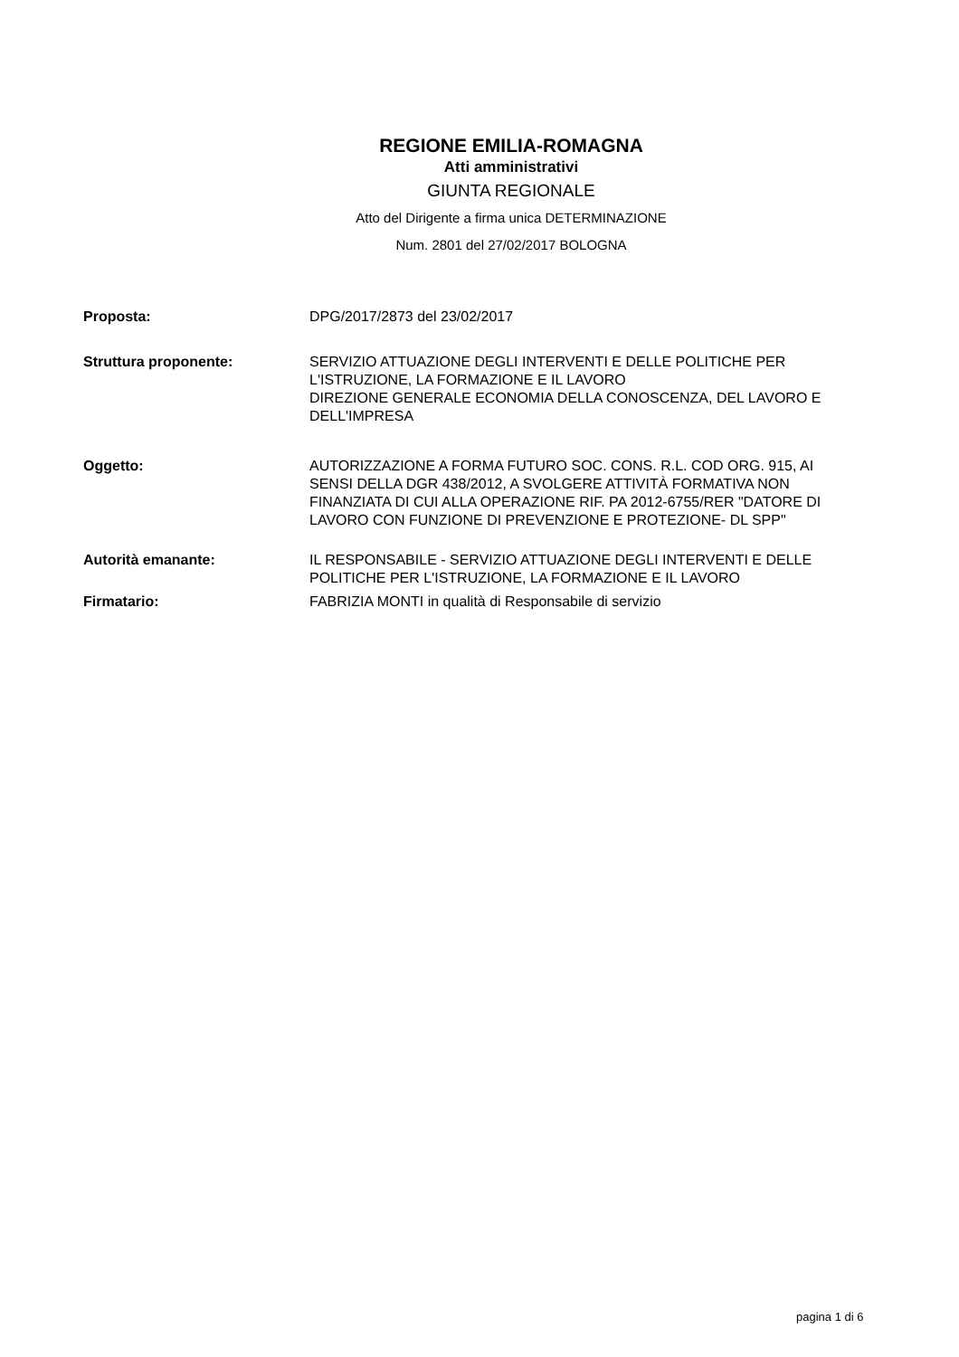REGIONE EMILIA-ROMAGNA
Atti amministrativi
GIUNTA REGIONALE
Atto del Dirigente a firma unica DETERMINAZIONE
Num. 2801 del 27/02/2017 BOLOGNA
| Proposta: | DPG/2017/2873 del 23/02/2017 |
| Struttura proponente: | SERVIZIO ATTUAZIONE DEGLI INTERVENTI E DELLE POLITICHE PER L'ISTRUZIONE, LA FORMAZIONE E IL LAVORO DIREZIONE GENERALE ECONOMIA DELLA CONOSCENZA, DEL LAVORO E DELL'IMPRESA |
| Oggetto: | AUTORIZZAZIONE A FORMA FUTURO SOC. CONS. R.L. COD ORG. 915, AI SENSI DELLA DGR 438/2012, A SVOLGERE ATTIVITÀ FORMATIVA NON FINANZIATA DI CUI ALLA OPERAZIONE RIF. PA 2012-6755/RER "DATORE DI LAVORO CON FUNZIONE DI PREVENZIONE E PROTEZIONE- DL SPP" |
| Autorità emanante: | IL RESPONSABILE - SERVIZIO ATTUAZIONE DEGLI INTERVENTI E DELLE POLITICHE PER L'ISTRUZIONE, LA FORMAZIONE E IL LAVORO |
| Firmatario: | FABRIZIA MONTI in qualità di Responsabile di servizio |
pagina 1 di 6